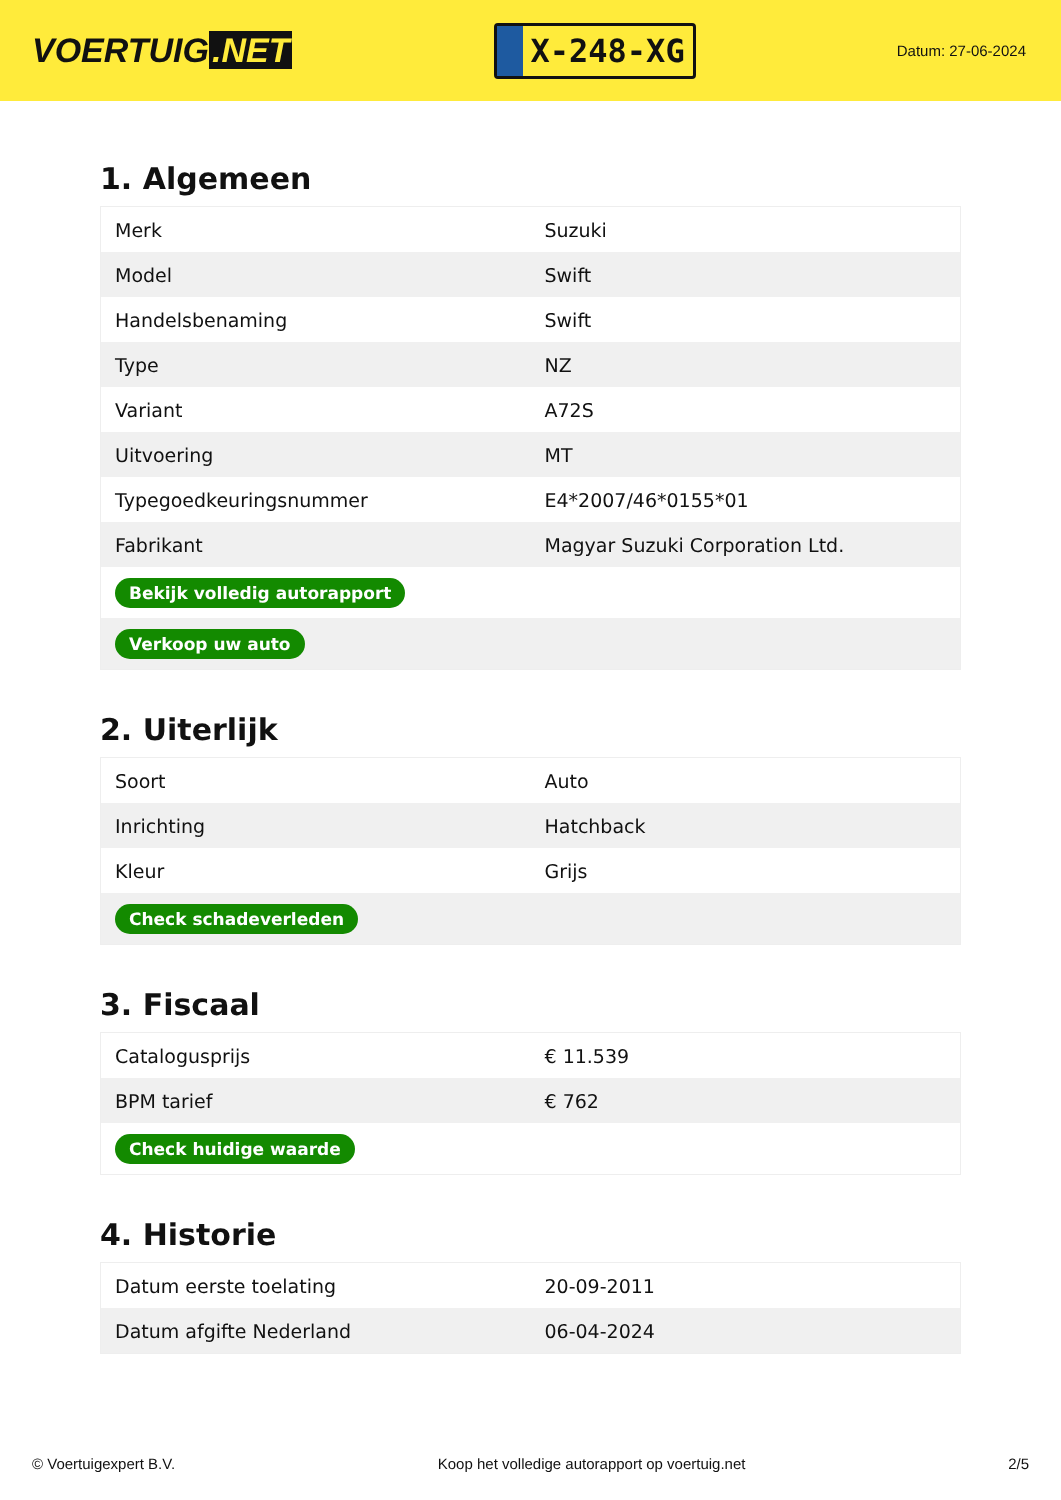VOERTUIG.NET
X-248-XG
Datum: 27-06-2024
1. Algemeen
| Merk | Suzuki |
| Model | Swift |
| Handelsbenaming | Swift |
| Type | NZ |
| Variant | A72S |
| Uitvoering | MT |
| Typegoedkeuringsnummer | E4*2007/46*0155*01 |
| Fabrikant | Magyar Suzuki Corporation Ltd. |
| Bekijk volledig autorapport | |
| Verkoop uw auto | |
2. Uiterlijk
| Soort | Auto |
| Inrichting | Hatchback |
| Kleur | Grijs |
| Check schadeverleden | |
3. Fiscaal
| Catalogusprijs | € 11.539 |
| BPM tarief | € 762 |
| Check huidige waarde | |
4. Historie
| Datum eerste toelating | 20-09-2011 |
| Datum afgifte Nederland | 06-04-2024 |
© Voertuigexpert B.V. Koop het volledige autorapport op voertuig.net 2/5